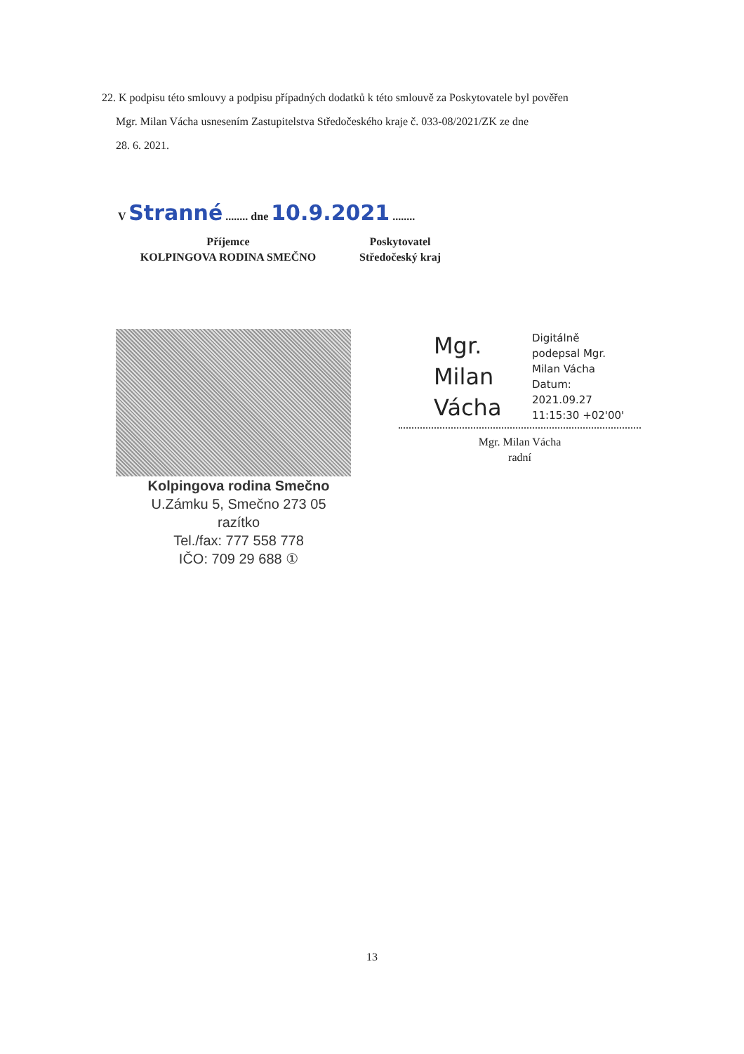22. K podpisu této smlouvy a podpisu případných dodatků k této smlouvě za Poskytovatele byl pověřen
Mgr. Milan Vácha usnesením Zastupitelstva Středočeského kraje č. 033-08/2021/ZK ze dne
28. 6. 2021.
V Stranné ........ dne 10.9.2021 ........
Příjemce
KOLPINGOVA RODINA SMEČNO
Poskytovatel
Středočeský kraj
Kolpingova rodina Smečno
U.Zámku 5, Smečno 273 05
razítko
Tel./fax: 777 558 778
IČO: 709 29 688 ①
Mgr.
Milan
Vácha
Digitálně
podepsal Mgr.
Milan Vácha
Datum:
2021.09.27
11:15:30 +02'00'
Mgr. Milan Vácha
radní
13